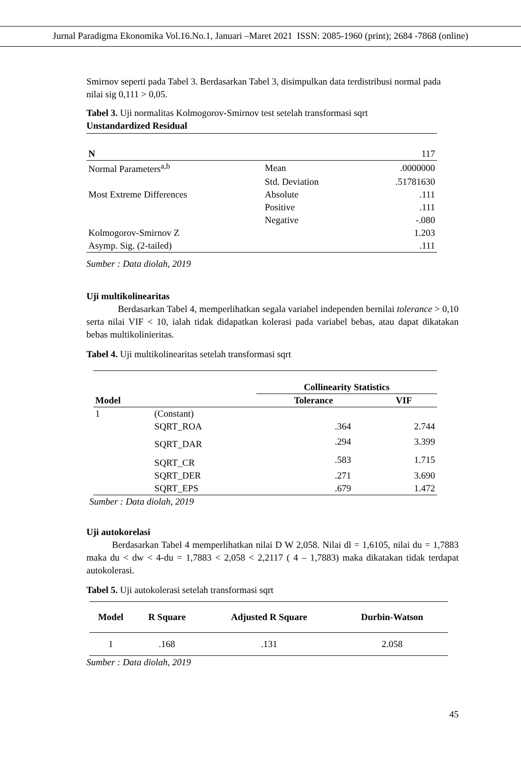Jurnal Paradigma Ekonomika Vol.16.No.1, Januari –Maret 2021 ISSN: 2085-1960 (print); 2684 -7868 (online)
Smirnov seperti pada Tabel 3. Berdasarkan Tabel 3, disimpulkan data terdistribusi normal pada nilai sig 0,111 > 0,05.
Tabel 3. Uji normalitas Kolmogorov-Smirnov test setelah transformasi sqrt
Unstandardized Residual
| N | | 117 |
| Normal Parameters<sup>a,b</sup> | Mean | .0000000 |
| | Std. Deviation | .51781630 |
| Most Extreme Differences | Absolute | .111 |
| | Positive | .111 |
| | Negative | -.080 |
| Kolmogorov-Smirnov Z | | 1.203 |
| Asymp. Sig. (2-tailed) | | .111 |
Sumber : Data diolah, 2019
Uji multikolinearitas
Berdasarkan Tabel 4, memperlihatkan segala variabel independen bernilai tolerance > 0,10 serta nilai VIF < 10, ialah tidak didapatkan kolerasi pada variabel bebas, atau dapat dikatakan bebas multikolinieritas.
Tabel 4. Uji multikolinearitas setelah transformasi sqrt
| | | Collinearity Statistics | |
| --- | --- | --- | --- |
| Model | | Tolerance | VIF |
| 1 | (Constant) | | |
| | SQRT_ROA | .364 | 2.744 |
| | SQRT_DAR | .294 | 3.399 |
| | SQRT_CR | .583 | 1.715 |
| | SQRT_DER | .271 | 3.690 |
| | SQRT_EPS | .679 | 1.472 |
Sumber : Data diolah, 2019
Uji autokorelasi
Berdasarkan Tabel 4 memperlihatkan nilai D W 2,058. Nilai dl = 1,6105, nilai du = 1,7883 maka du < dw < 4-du = 1,7883 < 2,058 < 2,2117 ( 4 – 1,7883) maka dikatakan tidak terdapat autokolerasi.
Tabel 5. Uji autokolerasi setelah transformasi sqrt
| Model | R Square | Adjusted R Square | Durbin-Watson |
| --- | --- | --- | --- |
| 1 | .168 | .131 | 2.058 |
Sumber : Data diolah, 2019
45